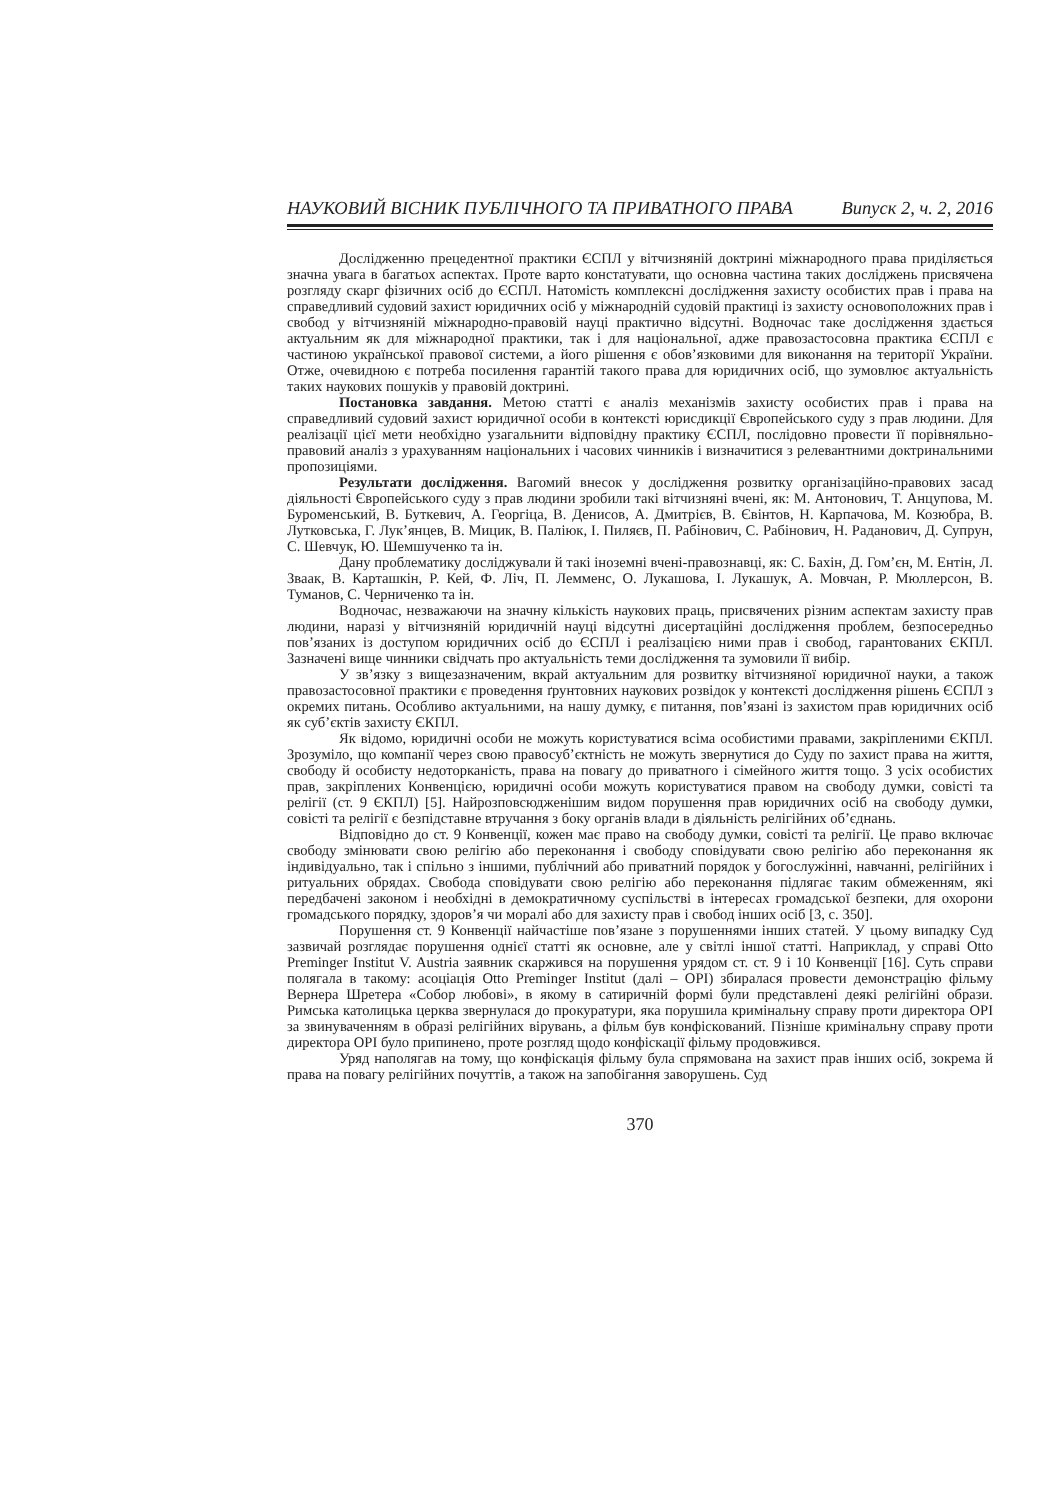НАУКОВИЙ ВІСНИК ПУБЛІЧНОГО ТА ПРИВАТНОГО ПРАВА Випуск 2, ч. 2, 2016
Дослідженню прецедентної практики ЄСПЛ у вітчизняній доктрині міжнародного права приділяється значна увага в багатьох аспектах. Проте варто констатувати, що основна частина таких досліджень присвячена розгляду скарг фізичних осіб до ЄСПЛ. Натомість комплексні дослідження захисту особистих прав і права на справедливий судовий захист юридичних осіб у міжнародній судовій практиці із захисту основоположних прав і свобод у вітчизняній міжнародно-правовій науці практично відсутні. Водночас таке дослідження здається актуальним як для міжнародної практики, так і для національної, адже правозастосовна практика ЄСПЛ є частиною української правової системи, а його рішення є обов’язковими для виконання на території України. Отже, очевидною є потреба посилення гарантій такого права для юридичних осіб, що зумовлює актуальність таких наукових пошуків у правовій доктрині.
Постановка завдання. Метою статті є аналіз механізмів захисту особистих прав і права на справедливий судовий захист юридичної особи в контексті юрисдикції Європейського суду з прав людини. Для реалізації цієї мети необхідно узагальнити відповідну практику ЄСПЛ, послідовно провести її порівняльно-правовий аналіз з урахуванням національних і часових чинників і визначитися з релевантними доктринальними пропозиціями.
Результати дослідження. Вагомий внесок у дослідження розвитку організаційно-правових засад діяльності Європейського суду з прав людини зробили такі вітчизняні вчені, як: М. Антонович, Т. Анцупова, М. Буроменський, В. Буткевич, А. Георгіца, В. Денисов, А. Дмитрієв, В. Євінтов, Н. Карпачова, М. Козюбра, В. Лутковська, Г. Лук’янцев, В. Мицик, В. Паліюк, І. Пиляєв, П. Рабінович, С. Рабінович, Н. Раданович, Д. Супрун, С. Шевчук, Ю. Шемшученко та ін.
Дану проблематику досліджували й такі іноземні вчені-правознавці, як: С. Бахін, Д. Гом’єн, М. Ентін, Л. Зваак, В. Карташкін, Р. Кей, Ф. Ліч, П. Лемменс, О. Лукашова, І. Лукашук, А. Мовчан, Р. Мюллерсон, В. Туманов, С. Черниченко та ін.
Водночас, незважаючи на значну кількість наукових праць, присвячених різним аспектам захисту прав людини, наразі у вітчизняній юридичній науці відсутні дисертаційні дослідження проблем, безпосередньо пов’язаних із доступом юридичних осіб до ЄСПЛ і реалізацією ними прав і свобод, гарантованих ЄКПЛ. Зазначені вище чинники свідчать про актуальність теми дослідження та зумовили її вибір.
У зв’язку з вищезазначеним, вкрай актуальним для розвитку вітчизняної юридичної науки, а також правозастосовної практики є проведення ґрунтовних наукових розвідок у контексті дослідження рішень ЄСПЛ з окремих питань. Особливо актуальними, на нашу думку, є питання, пов’язані із захистом прав юридичних осіб як суб’єктів захисту ЄКПЛ.
Як відомо, юридичні особи не можуть користуватися всіма особистими правами, закріпленими ЄКПЛ. Зрозуміло, що компанії через свою правосуб’єктність не можуть звернутися до Суду по захист права на життя, свободу й особисту недоторканість, права на повагу до приватного і сімейного життя тощо. З усіх особистих прав, закріплених Конвенцією, юридичні особи можуть користуватися правом на свободу думки, совісті та релігії (ст. 9 ЄКПЛ) [5]. Найрозповсюдженішим видом порушення прав юридичних осіб на свободу думки, совісті та релігії є безпідставне втручання з боку органів влади в діяльність релігійних об’єднань.
Відповідно до ст. 9 Конвенції, кожен має право на свободу думки, совісті та релігії. Це право включає свободу змінювати свою релігію або переконання і свободу сповідувати свою релігію або переконання як індивідуально, так і спільно з іншими, публічний або приватний порядок у богослужінні, навчанні, релігійних і ритуальних обрядах. Свобода сповідувати свою релігію або переконання підлягає таким обмеженням, які передбачені законом і необхідні в демократичному суспільстві в інтересах громадської безпеки, для охорони громадського порядку, здоров’я чи моралі або для захисту прав і свобод інших осіб [3, с. 350].
Порушення ст. 9 Конвенції найчастіше пов’язане з порушеннями інших статей. У цьому випадку Суд зазвичай розглядає порушення однієї статті як основне, але у світлі іншої статті. Наприклад, у справі Otto Preminger Institut V. Austria заявник скаржився на порушення урядом ст. ст. 9 і 10 Конвенції [16]. Суть справи полягала в такому: асоціація Otto Preminger Institut (далі – OPI) збиралася провести демонстрацію фільму Вернера Шретера «Собор любові», в якому в сатиричній формі були представлені деякі релігійні образи. Римська католицька церква звернулася до прокуратури, яка порушила кримінальну справу проти директора OPI за звинуваченням в образі релігійних вірувань, а фільм був конфіскований. Пізніше кримінальну справу проти директора OPI було припинено, проте розгляд щодо конфіскації фільму продовжився.
Уряд наполягав на тому, що конфіскація фільму була спрямована на захист прав інших осіб, зокрема й права на повагу релігійних почуттів, а також на запобігання заворушень. Суд
370